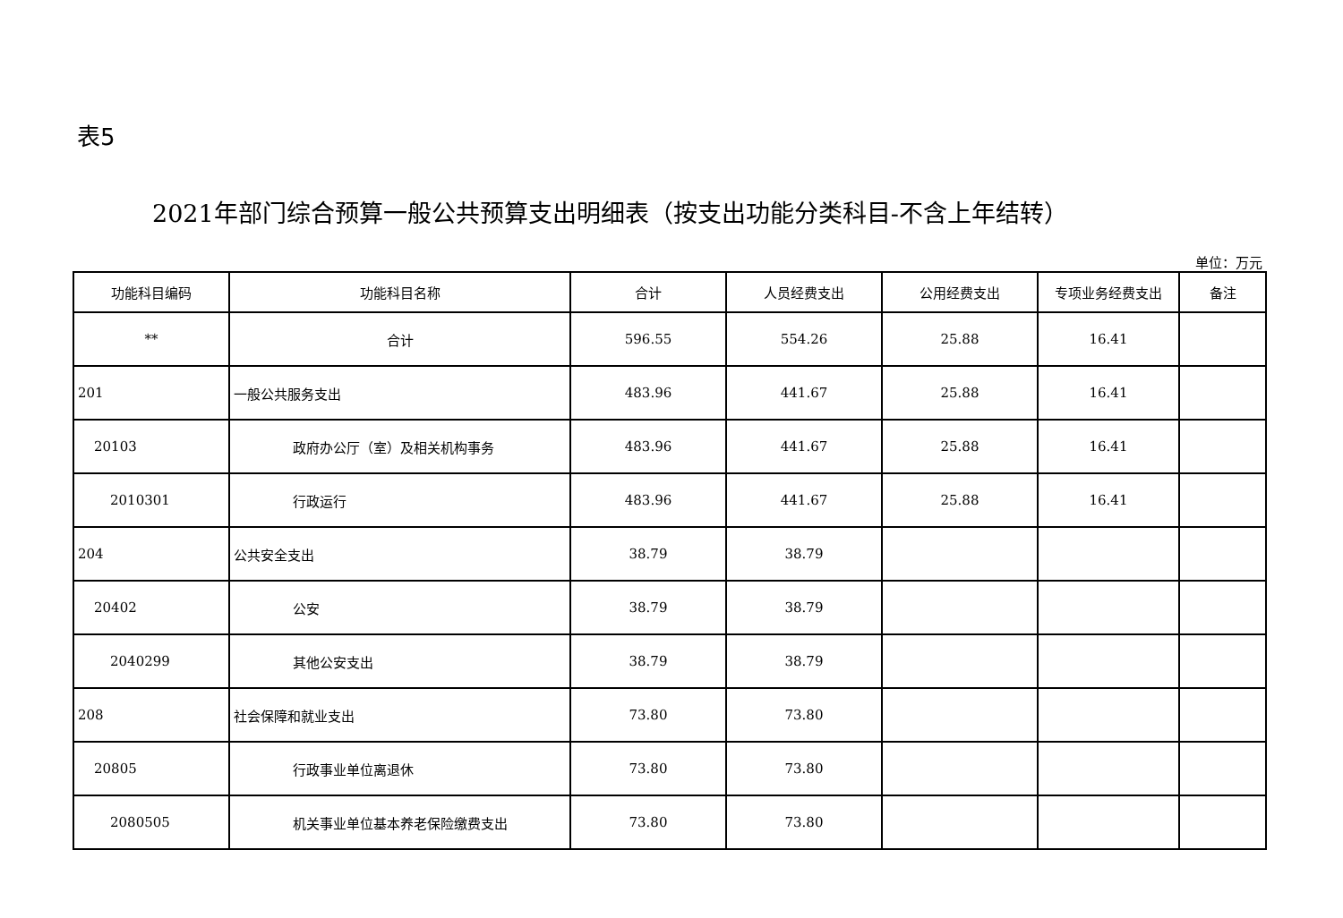表5
2021年部门综合预算一般公共预算支出明细表（按支出功能分类科目-不含上年结转）
单位：万元
| 功能科目编码 | 功能科目名称 | 合计 | 人员经费支出 | 公用经费支出 | 专项业务经费支出 | 备注 |
| --- | --- | --- | --- | --- | --- | --- |
| ** | 合计 | 596.55 | 554.26 | 25.88 | 16.41 | |
| 201 | 一般公共服务支出 | 483.96 | 441.67 | 25.88 | 16.41 | |
| 20103 | 政府办公厅（室）及相关机构事务 | 483.96 | 441.67 | 25.88 | 16.41 | |
| 2010301 | 行政运行 | 483.96 | 441.67 | 25.88 | 16.41 | |
| 204 | 公共安全支出 | 38.79 | 38.79 | | | |
| 20402 | 公安 | 38.79 | 38.79 | | | |
| 2040299 | 其他公安支出 | 38.79 | 38.79 | | | |
| 208 | 社会保障和就业支出 | 73.80 | 73.80 | | | |
| 20805 | 行政事业单位离退休 | 73.80 | 73.80 | | | |
| 2080505 | 机关事业单位基本养老保险缴费支出 | 73.80 | 73.80 | | | |